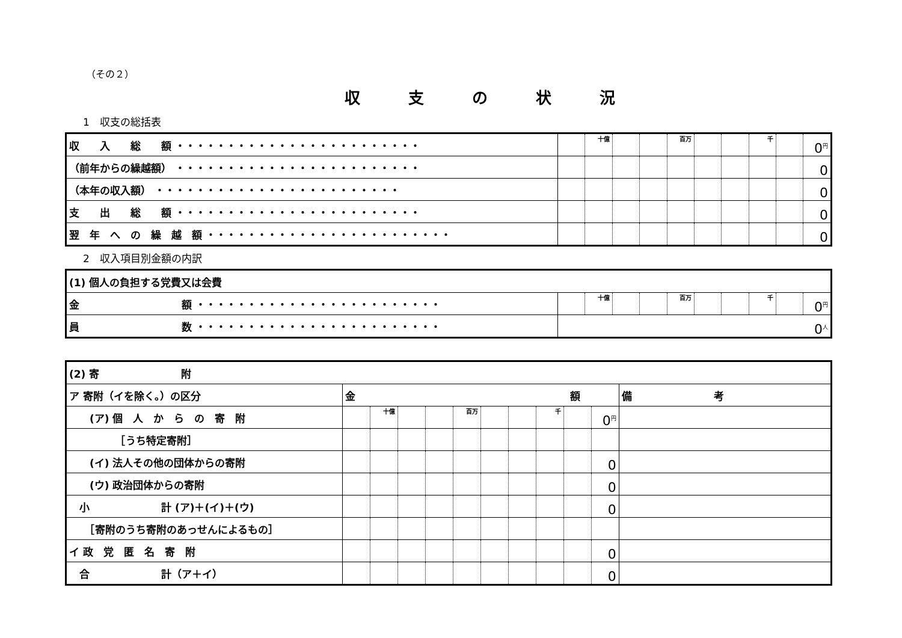（その２）
収支の状況
1　収支の総括表
| 収 入 総 額 ・・・・・・・・・・・・・・・・・・・・・・・・ | | 十億 | | | 百万 | | | 千 | | 0<sup>円</sup> |
| （前年からの繰越額） ・・・・・・・・・・・・・・・・・・・・・・・・ | | | | | | | | | | 0 |
| （本年の収入額） ・・・・・・・・・・・・・・・・・・・・・・・・ | | | | | | | | | | 0 |
| 支 出 総 額 ・・・・・・・・・・・・・・・・・・・・・・・・ | | | | | | | | | | 0 |
| 翌 年 へ の 繰 越 額 ・・・・・・・・・・・・・・・・・・・・・・・・ | | | | | | | | | | 0 |
2　収入項目別金額の内訳
| (1) 個人の負担する党費又は会費 | | | | | | | | | | |
| 金 額 ・・・・・・・・・・・・・・・・・・・・・・・・ | | 十億 | | | 百万 | | | 千 | | 0<sup>円</sup> |
| 員 数 ・・・・・・・・・・・・・・・・・・・・・・・・ | 0<sup>人</sup> | | | | | | | | | |
| (2) 寄 附 | | | | | | | | | | | |
| ア 寄附（イを除く。）の区分 | 金 額 | | | | | | | | | | 備 考 |
| (ア) 個 人 か ら の 寄 附 | | 十億 | | | 百万 | | | 千 | | 0<sup>円</sup> | |
| ［うち特定寄附］ | | | | | | | | | | | |
| (イ) 法人その他の団体からの寄附 | | | | | | | | | | 0 | |
| (ウ) 政治団体からの寄附 | | | | | | | | | | 0 | |
| 小 計 (ア)＋(イ)＋(ウ) | | | | | | | | | | 0 | |
| ［寄附のうち寄附のあっせんによるもの］ | | | | | | | | | | | |
| イ 政 党 匿 名 寄 附 | | | | | | | | | | 0 | |
| 合 計（ア＋イ） | | | | | | | | | | 0 | |